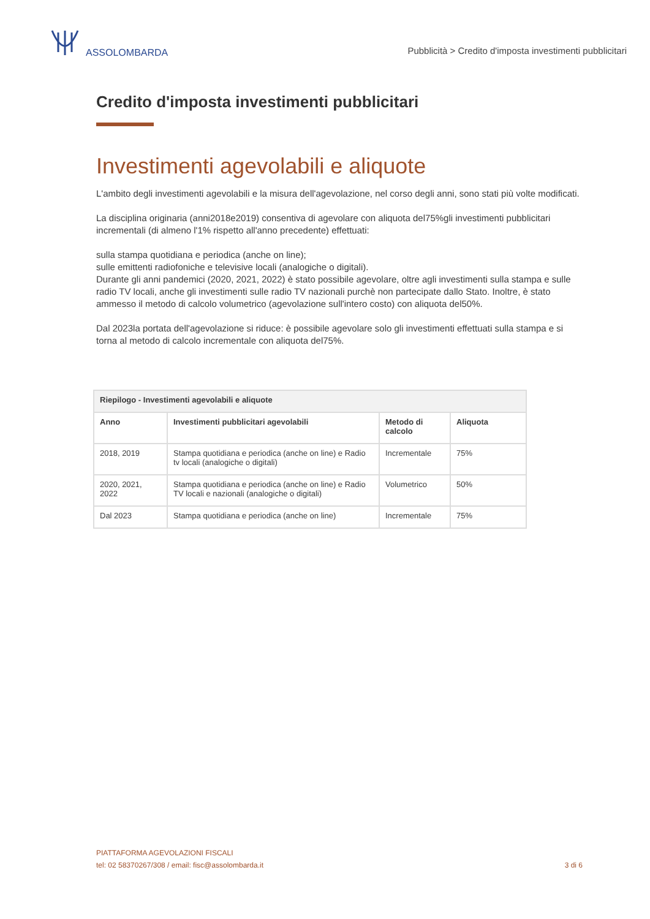ASSOLOMBARDA
Pubblicità > Credito d'imposta investimenti pubblicitari
Credito d'imposta investimenti pubblicitari
Investimenti agevolabili e aliquote
L'ambito degli investimenti agevolabili e la misura dell'agevolazione, nel corso degli anni, sono stati più volte modificati.
La disciplina originaria (anni2018e2019) consentiva di agevolare con aliquota del75%gli investimenti pubblicitari incrementali (di almeno l'1% rispetto all'anno precedente) effettuati:
sulla stampa quotidiana e periodica (anche on line);
sulle emittenti radiofoniche e televisive locali (analogiche o digitali).
Durante gli anni pandemici (2020, 2021, 2022) è stato possibile agevolare, oltre agli investimenti sulla stampa e sulle radio TV locali, anche gli investimenti sulle radio TV nazionali purchè non partecipate dallo Stato. Inoltre, è stato ammesso il metodo di calcolo volumetrico (agevolazione sull'intero costo) con aliquota del50%.
Dal 2023la portata dell'agevolazione si riduce: è possibile agevolare solo gli investimenti effettuati sulla stampa e si torna al metodo di calcolo incrementale con aliquota del75%.
| Riepilogo - Investimenti agevolabili e aliquote | | | |
| --- | --- | --- | --- |
| Anno | Investimenti pubblicitari agevolabili | Metodo di calcolo | Aliquota |
| 2018, 2019 | Stampa quotidiana e periodica (anche on line) e Radio tv locali (analogiche o digitali) | Incrementale | 75% |
| 2020, 2021, 2022 | Stampa quotidiana e periodica (anche on line) e Radio TV locali e nazionali (analogiche o digitali) | Volumetrico | 50% |
| Dal 2023 | Stampa quotidiana e periodica (anche on line) | Incrementale | 75% |
PIATTAFORMA AGEVOLAZIONI FISCALI
tel: 02 58370267/308 / email: fisc@assolombarda.it
3 di 6